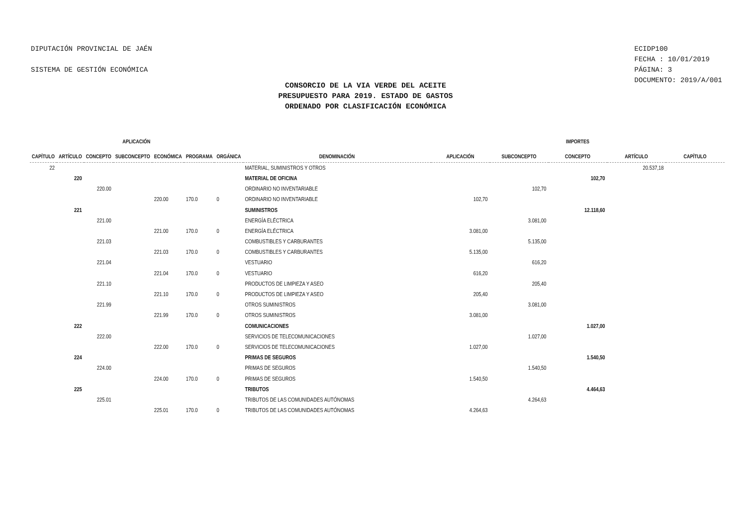DIPUTACIÓN PROVINCIAL DE JAÉN
SISTEMA DE GESTIÓN ECONÓMICA
ECIDP100
FECHA : 10/01/2019
PÁGINA: 3
DOCUMENTO: 2019/A/001
CONSORCIO DE LA VIA VERDE DEL ACEITE
PRESUPUESTO PARA 2019. ESTADO DE GASTOS
ORDENADO POR CLASIFICACIÓN ECONÓMICA
| APLICACIÓN | | | | | | | | IMPORTES | | | | |
| --- | --- | --- | --- | --- | --- | --- | --- | --- | --- | --- | --- | --- |
| CAPÍTULO | ARTÍCULO | CONCEPTO | SUBCONCEPTO | ECONÓMICA | PROGRAMA | ORGÁNICA | DENOMINACIÓN | APLICACIÓN | SUBCONCEPTO | CONCEPTO | ARTÍCULO | CAPÍTULO |
| 22 | | | | | | | MATERIAL, SUMINISTROS Y OTROS | | | | 20.537,18 | |
| | 220 | | | | | | MATERIAL DE OFICINA | | | 102,70 | | |
| | | 220.00 | | | | | ORDINARIO NO INVENTARIABLE | | 102,70 | | | |
| | | | | 220.00 | 170.0 | 0 | ORDINARIO NO INVENTARIABLE | 102,70 | | | | |
| | 221 | | | | | | SUMINISTROS | | | 12.118,60 | | |
| | | 221.00 | | | | | ENERGÍA ELÉCTRICA | | 3.081,00 | | | |
| | | | | 221.00 | 170.0 | 0 | ENERGÍA ELÉCTRICA | 3.081,00 | | | | |
| | | 221.03 | | | | | COMBUSTIBLES Y CARBURANTES | | 5.135,00 | | | |
| | | | | 221.03 | 170.0 | 0 | COMBUSTIBLES Y CARBURANTES | 5.135,00 | | | | |
| | | 221.04 | | | | | VESTUARIO | | 616,20 | | | |
| | | | | 221.04 | 170.0 | 0 | VESTUARIO | 616,20 | | | | |
| | | 221.10 | | | | | PRODUCTOS DE LIMPIEZA Y ASEO | | 205,40 | | | |
| | | | | 221.10 | 170.0 | 0 | PRODUCTOS DE LIMPIEZA Y ASEO | 205,40 | | | | |
| | | 221.99 | | | | | OTROS SUMINISTROS | | 3.081,00 | | | |
| | | | | 221.99 | 170.0 | 0 | OTROS SUMINISTROS | 3.081,00 | | | | |
| | 222 | | | | | | COMUNICACIONES | | | 1.027,00 | | |
| | | 222.00 | | | | | SERVICIOS DE TELECOMUNICACIONES | | 1.027,00 | | | |
| | | | | 222.00 | 170.0 | 0 | SERVICIOS DE TELECOMUNICACIONES | 1.027,00 | | | | |
| | 224 | | | | | | PRIMAS DE SEGUROS | | | 1.540,50 | | |
| | | 224.00 | | | | | PRIMAS DE SEGUROS | | 1.540,50 | | | |
| | | | | 224.00 | 170.0 | 0 | PRIMAS DE SEGUROS | 1.540,50 | | | | |
| | 225 | | | | | | TRIBUTOS | | | 4.464,63 | | |
| | | 225.01 | | | | | TRIBUTOS DE LAS COMUNIDADES AUTÓNOMAS | | 4.264,63 | | | |
| | | | | 225.01 | 170.0 | 0 | TRIBUTOS DE LAS COMUNIDADES AUTÓNOMAS | 4.264,63 | | | | |